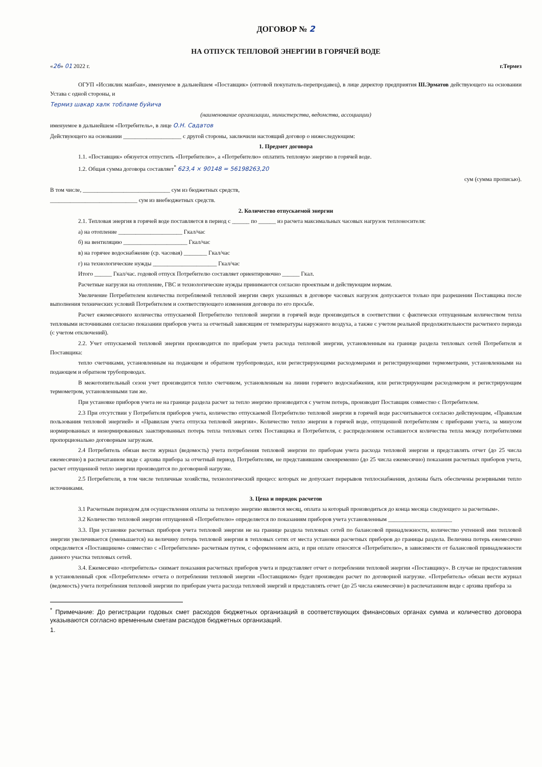ДОГОВОР № 2
НА ОТПУСК ТЕПЛОВОЙ ЭНЕРГИИ В ГОРЯЧЕЙ ВОДЕ
«26» 01 2022 г. г.Термез
ОГУП «Иссиклик манбаи», именуемое в дальнейшем «Поставщик» (оптовой покупатель-перепродавец), в лице директор предприятия Ш.Эрматов действующего на основании Устава с одной стороны, и
Термиз шакар халк тобламе буйича
(наименование организации, министерства, ведомства, ассоциации)
именуемое в дальнейшем «Потребитель», в лице О.Н. Садатов
Действующего на основании ____________________ с другой стороны, заключили настоящий договор о нижеследующим:
1. Предмет договора
1.1. «Поставщик» обязуется отпустить «Потребителю», а «Потребителю» оплатить тепловую энергию в горячей воде.
1.2. Общая сумма договора составляет<sup>*</sup> 623,4 × 90148 = 56198263,20
сум (сумма прописью).
В том числе, ______________________________ сум из бюджетных средств,
______________________________ сум из внебюджетных средств.
2. Количество отпускаемой энергии
2.1. Тепловая энергия в горячей воде поставляется в период с ______ по ______ из расчета максимальных часовых нагрузок теплоносителя:
а) на отопление ______________________ Гкал/час
б) на вентиляцию ______________________ Гкал/час
в) на горячее водоснабжение (ср. часовая) ________ Гкал/час
г) на технологические нужды ______________________ Гкал/час
Итого ______ Гкал/час. годовой отпуск Потребителю составляет ориентировочно ______ Гкал.
Расчетные нагрузки на отопление, ГВС и технологические нужды принимаются согласно проектным и действующим нормам.
Увеличение Потребителем количества потребляемой тепловой энергии сверх указанных в договоре часовых нагрузок допускается только при разрешении Поставщика после выполнения технических условий Потребителем и соответствующего изменения договора по его просьбе.
Расчет ежемесячного количества отпускаемой Потребителю тепловой энергии в горячей воде производиться в соответствии с фактически отпущенным количеством тепла тепловыми источниками согласно показании приборов учета за отчетный зависящим от температуры наружного воздуха, а также с учетом реальной продолжительности расчетного периода (с учетом отключений).
2.2. Учет отпускаемой тепловой энергии производится по приборам учета расхода тепловой энергии, установленным на границе раздела тепловых сетей Потребителя и Поставщика:
тепло счетчиками, установленным на подающем и обратном трубопроводах, или регистрирующими расходомерами и регистрирующими термометрами, установленными на подающем и обратном трубопроводах.
В межотопительный сезон учет производится тепло счетчиком, установленным на линии горячего водоснабжения, или регистрирующим расходомером и регистрирующим термометром, установленными там же.
При установке приборов учета не на границе раздела расчет за тепло энергию производится с учетом потерь, производит Поставщик совместно с Потребителем.
2.3 При отсутствии у Потребителя приборов учета, количество отпускаемой Потребителю тепловой энергии в горячей воде рассчитывается согласно действующим, «Правилам пользования тепловой энергией» и «Правилам учета отпуска тепловой энергии». Количество тепло энергии в горячей воде, отпущенной потребителям с приборами учета, за минусом нормированных и ненормированных заактированных потерь тепла тепловых сетях Поставщика и Потребителя, с распределением оставшегося количества тепла между потребителями пропорционально договорным загрузкам.
2.4 Потребитель обязан вести журнал (ведомость) учета потребления тепловой энергии по приборам учета расхода тепловой энергии и представлять отчет (до 25 числа ежемесячно) в распечатанном виде с архива прибора за отчетный период. Потребителям, не представившим своевременно (до 25 числа ежемесячно) показания расчетных приборов учета, расчет отпущенной тепло энергии производится по договорной нагрузке.
2.5 Потребители, в том числе тепличные хозяйства, технологический процесс которых не допускает перерывов теплоснабжения, должны быть обеспечены резервными тепло источниками.
3. Цена и порядок расчетов
3.1 Расчетным периодом для осуществления оплаты за тепловую энергию является месяц, оплата за который производиться до конца месяца следующего за расчетным».
3.2 Количество тепловой энергии отпущенной «Потребителю» определяется по показаниям приборов учета установленным ______________________
3.3. При установке расчетных приборов учета тепловой энергии не на границе раздела тепловых сетей по балансовой принадлежности, количество учтенной ими тепловой энергии увеличивается (уменьшается) на величину потерь тепловой энергии в тепловых сетях от места установки расчетных приборов до границы раздела. Величина потерь ежемесячно определяется «Поставщиком» совместно с «Потребителем» расчетным путем, с оформлением акта, и при оплате относятся «Потребителю», в зависимости от балансовой принадлежности данного участка тепловых сетей.
3.4. Ежемесячно «потребитель» снимает показания расчетных приборов учета и представляет отчет о потреблении тепловой энергии «Поставщику». В случае не предоставления в установленный срок «Потребителем» отчета о потреблении тепловой энергии «Поставщиком» будет произведен расчет по договорной нагрузке. «Потребитель» обязан вести журнал (ведомость) учета потребления тепловой энергии по приборам учета расхода тепловой энергий и представлять отчет (до 25 числа ежемесячно) в распечатанном виде с архива прибора за
<sup>*</sup> Примечание: До регистрации годовых смет расходов бюджетных организаций в соответствующих финансовых органах сумма и количество договора указываются согласно временным сметам расходов бюджетных организаций.
1.